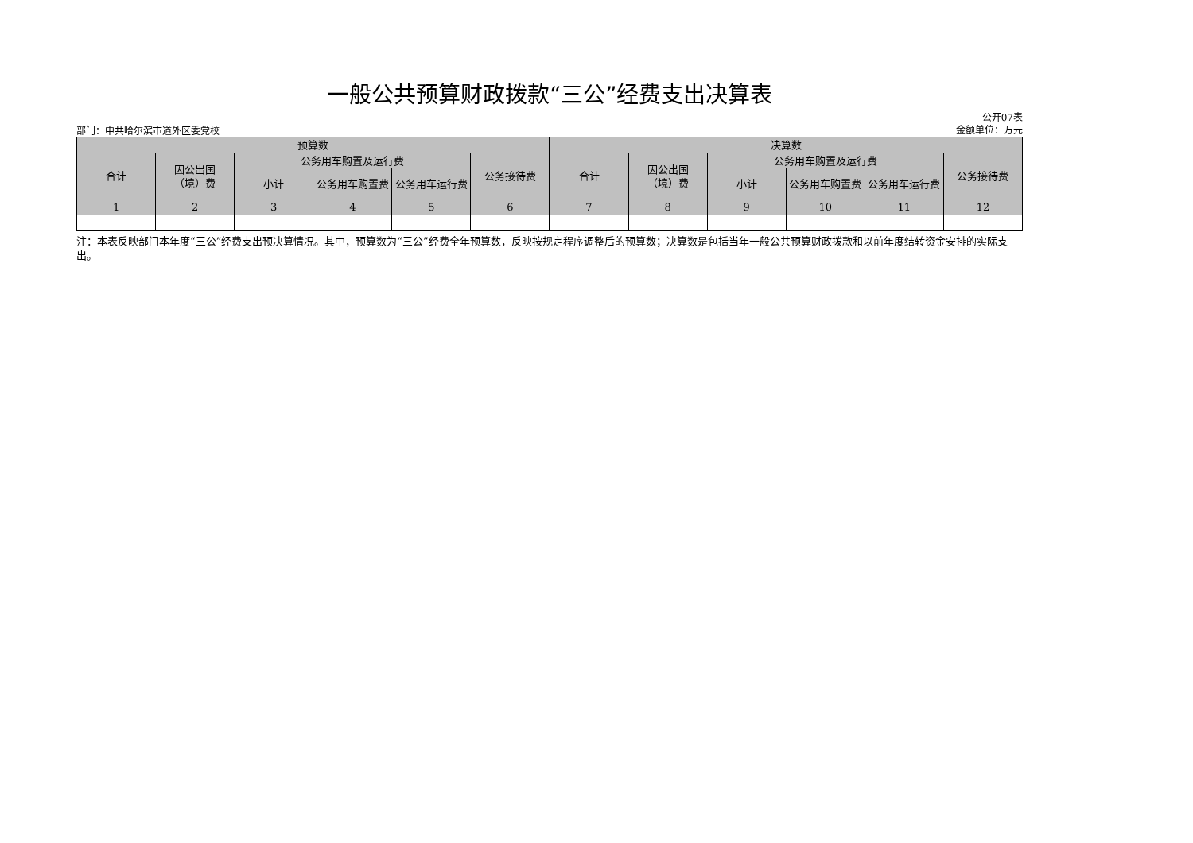一般公共预算财政拨款“三公”经费支出决算表
部门：中共哈尔滨市道外区委党校
公开07表
金额单位：万元
| 预算数 | | | | | | 决算数 | | | | | |
| --- | --- | --- | --- | --- | --- | --- | --- | --- | --- | --- | --- |
| 合计 | 因公出国 （境）费 | 公务用车购置及运行费 | | | 公务接待费 | 合计 | 因公出国 （境）费 | 公务用车购置及运行费 | | | 公务接待费 |
| | | 小计 | 公务用车购置费 | 公务用车运行费 | | | | 小计 | 公务用车购置费 | 公务用车运行费 | |
| 1 | 2 | 3 | 4 | 5 | 6 | 7 | 8 | 9 | 10 | 11 | 12 |
注：本表反映部门本年度“三公”经费支出预决算情况。其中，预算数为“三公”经费全年预算数，反映按规定程序调整后的预算数；决算数是包括当年一般公共预算财政拨款和以前年度结转资金安排的实际支出。